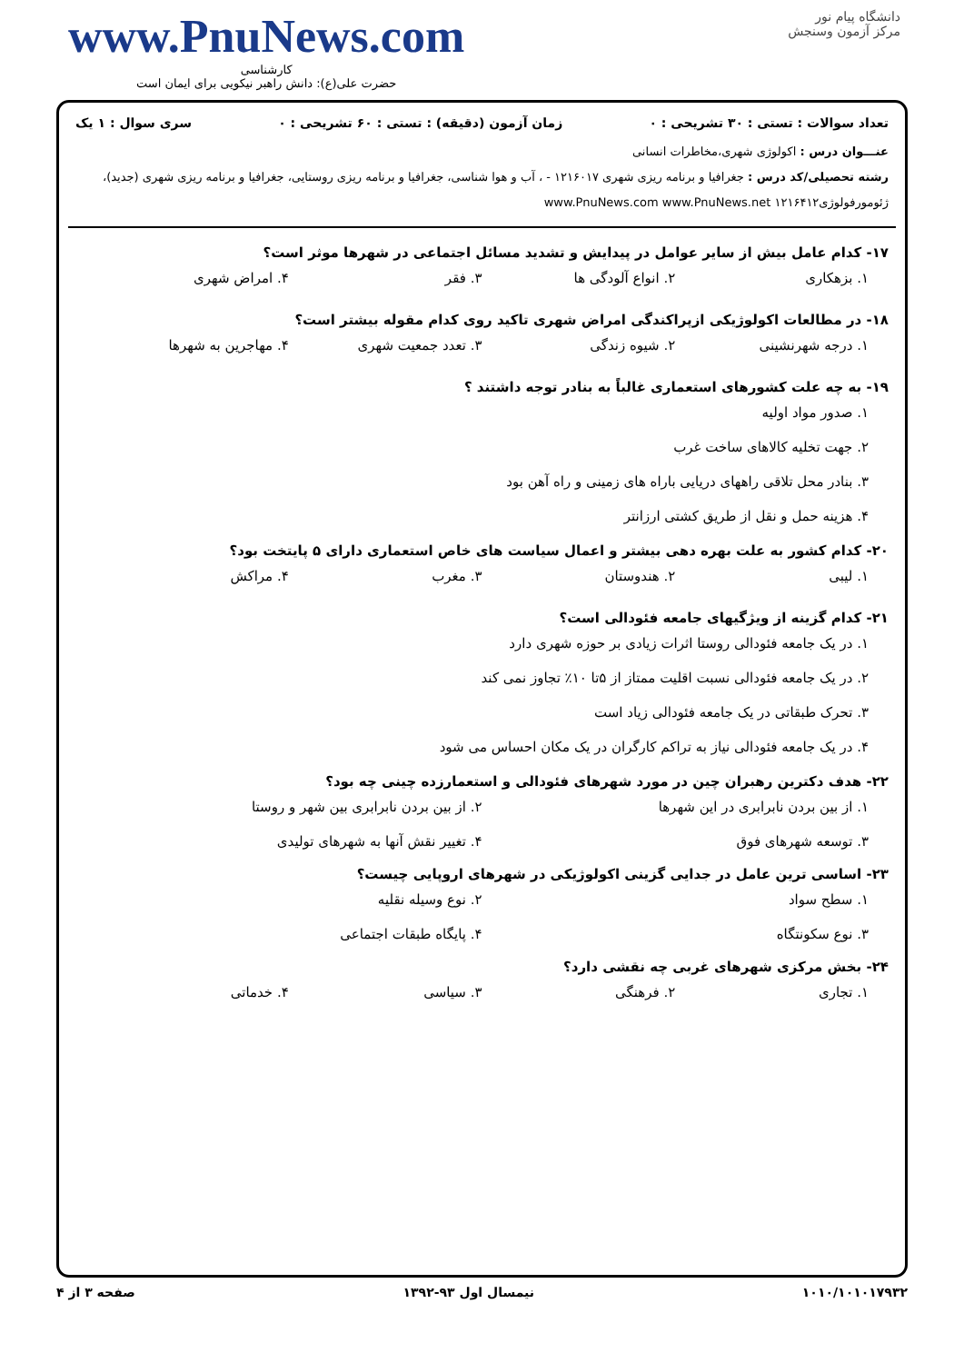www.PnuNews.com
کارشناسی
حضرت علی(ع): دانش راهبر نیکویی برای ایمان است
دانشگاه پیام نور
مرکز آزمون وسنجش
تعداد سوالات : تستی : ۳۰ تشریحی : ۰ زمان آزمون (دقیقه) : تستی : ۶۰ تشریحی : ۰ سری سوال : ۱ یک
عنـــوان درس : اکولوژی شهری،مخاطرات انسانی
رشته تحصیلی/کد درس : جغرافیا و برنامه ریزی شهری ۱۲۱۶۰۱۷ - ، آب و هوا شناسی، جغرافیا و برنامه ریزی روستایی، جغرافیا و برنامه ریزی شهری (جدید)، ژئومورفولوژی۱۲۱۶۴۱۲ www.PnuNews.com www.PnuNews.net
۱۷- کدام عامل بیش از سایر عوامل در پیدایش و تشدید مسائل اجتماعی در شهرها موثر است؟
۱. بزهکاری ۲. انواع آلودگی ها ۳. فقر ۴. امراض شهری
۱۸- در مطالعات اکولوژیکی ازپراکندگی امراض شهری تاکید روی کدام مقوله بیشتر است؟
۱. درجه شهرنشینی ۲. شیوه زندگی ۳. تعدد جمعیت شهری ۴. مهاجرین به شهرها
۱۹- به چه علت کشورهای استعماری غالباً به بنادر توجه داشتند ؟
۱. صدور مواد اولیه
۲. جهت تخلیه کالاهای ساخت غرب
۳. بنادر محل تلاقی راههای دریایی باراه های زمینی و راه آهن بود
۴. هزینه حمل و نقل از طریق کشتی ارزانتر
۲۰- کدام کشور به علت بهره دهی بیشتر و اعمال سیاست های خاص استعماری دارای ۵ پایتخت بود؟
۱. لیبی ۲. هندوستان ۳. مغرب ۴. مراکش
۲۱- کدام گزینه از ویژگیهای جامعه فئودالی است؟
۱. در یک جامعه فئودالی روستا اثرات زیادی بر حوزه شهری دارد
۲. در یک جامعه فئودالی نسبت اقلیت ممتاز از ۵تا ۱۰٪ تجاوز نمی کند
۳. تحرک طبقاتی در یک جامعه فئودالی زیاد است
۴. در یک جامعه فئودالی نیاز به تراکم کارگران در یک مکان احساس می شود
۲۲- هدف دکترین رهبران چین در مورد شهرهای فئودالی و استعمارزده چینی چه بود؟
۱. از بین بردن نابرابری در این شهرها ۲. از بین بردن نابرابری بین شهر و روستا ۳. توسعه شهرهای فوق ۴. تغییر نقش آنها به شهرهای تولیدی
۲۳- اساسی ترین عامل در جدایی گزینی اکولوژیکی در شهرهای اروپایی چیست؟
۱. سطح سواد ۲. نوع وسیله نقلیه ۳. نوع سکونتگاه ۴. پایگاه طبقات اجتماعی
۲۴- بخش مرکزی شهرهای غربی چه نقشی دارد؟
۱. تجاری ۲. فرهنگی ۳. سیاسی ۴. خدماتی
۱۰۱۰/۱۰۱۰۱۷۹۳۲ نیمسال اول ۹۳-۱۳۹۲ صفحه ۳ از ۴